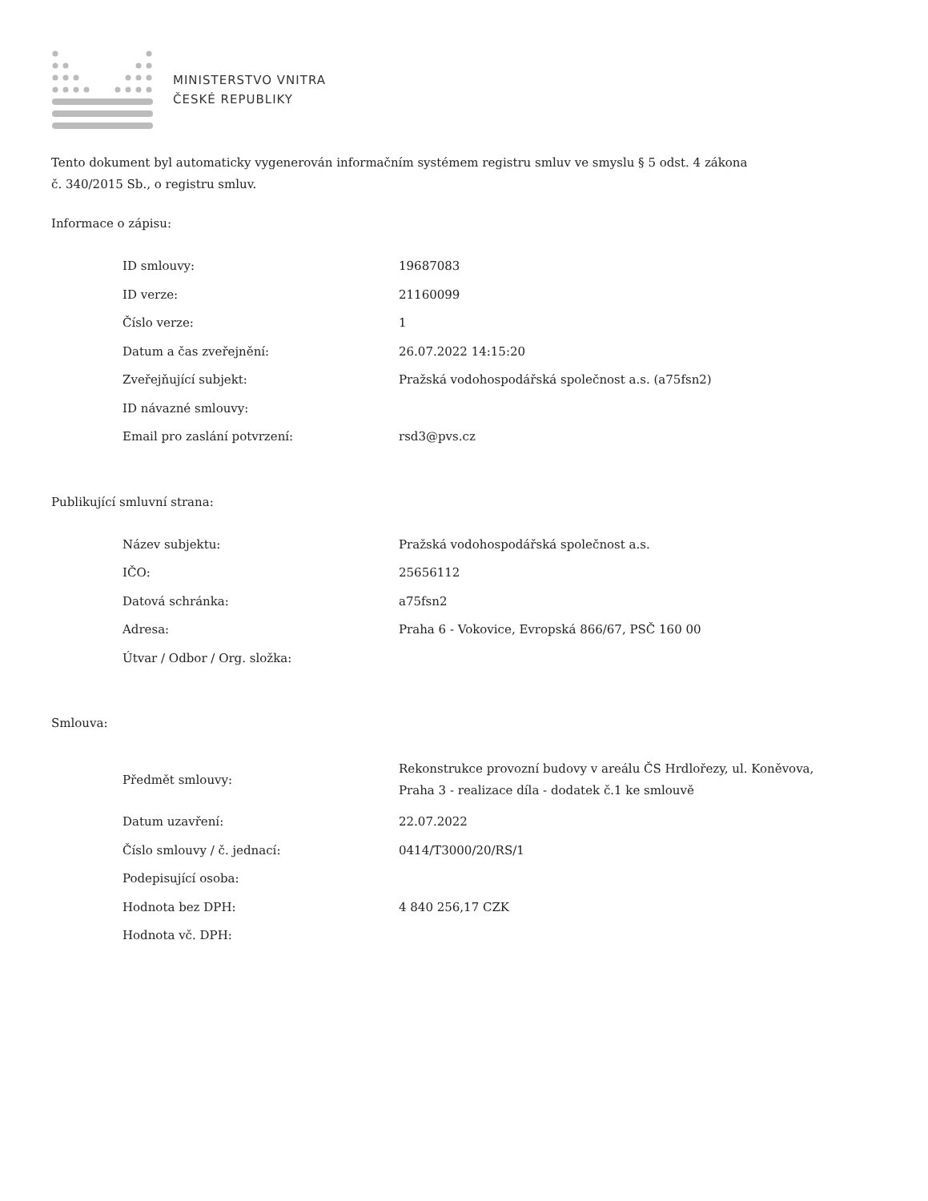MINISTERSTVO VNITRA
ČESKÉ REPUBLIKY
Tento dokument byl automaticky vygenerován informačním systémem registru smluv ve smyslu § 5 odst. 4 zákona
č. 340/2015 Sb., o registru smluv.
Informace o zápisu:
| ID smlouvy: | 19687083 |
| ID verze: | 21160099 |
| Číslo verze: | 1 |
| Datum a čas zveřejnění: | 26.07.2022 14:15:20 |
| Zveřejňující subjekt: | Pražská vodohospodářská společnost a.s. (a75fsn2) |
| ID návazné smlouvy: | |
| Email pro zaslání potvrzení: | rsd3@pvs.cz |
Publikující smluvní strana:
| Název subjektu: | Pražská vodohospodářská společnost a.s. |
| IČO: | 25656112 |
| Datová schránka: | a75fsn2 |
| Adresa: | Praha 6 - Vokovice, Evropská 866/67, PSČ 160 00 |
| Útvar / Odbor / Org. složka: | |
Smlouva:
| Předmět smlouvy: | Rekonstrukce provozní budovy v areálu ČS Hrdlořezy, ul. Koněvova, Praha 3 - realizace díla - dodatek č.1 ke smlouvě |
| Datum uzavření: | 22.07.2022 |
| Číslo smlouvy / č. jednací: | 0414/T3000/20/RS/1 |
| Podepisující osoba: | |
| Hodnota bez DPH: | 4 840 256,17 CZK |
| Hodnota vč. DPH: | |